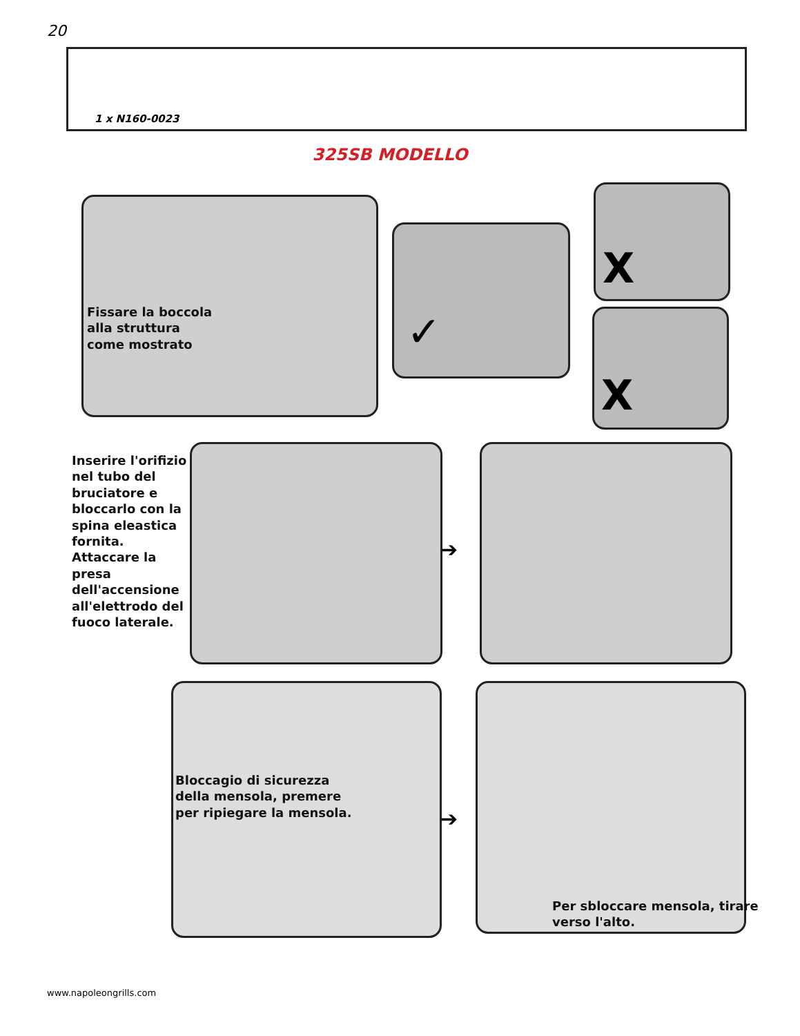20
1 x N160-0023
325SB MODELLO
Fissare la boccola
alla struttura
come mostrato
✓
X
X
Inserire l'orifizio nel tubo del bruciatore e bloccarlo con la spina eleastica fornita. Attaccare la presa dell'accensione all'elettrodo del fuoco laterale.
➔
Bloccagio di sicurezza
della mensola, premere
per ripiegare la mensola.
➔
Per sbloccare mensola, tirare
verso l'alto.
www.napoleongrills.com